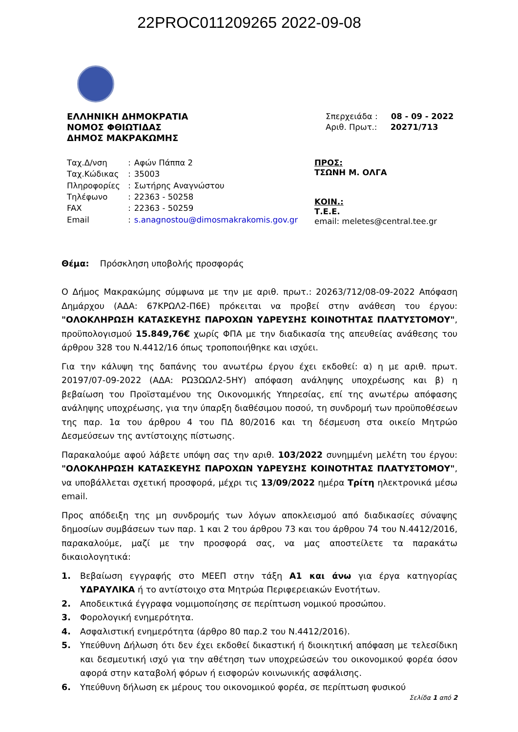22PROC011209265 2022-09-08
ΕΛΛΗΝΙΚΗ ΔΗΜΟΚΡΑΤΙΑ
ΝΟΜΟΣ ΦΘΙΩΤΙΔΑΣ
ΔΗΜΟΣ ΜΑΚΡΑΚΩΜΗΣ
Σπερχειάδα : 08 - 09 - 2022
Αριθ. Πρωτ.: 20271/713
| Ταχ.Δ/νση | : | Αφών Πάππα 2 |
| Ταχ.Κώδικας | : | 35003 |
| Πληροφορίες | : | Σωτήρης Αναγνώστου |
| Τηλέφωνο | : | 22363 - 50258 |
| FAX | : | 22363 - 50259 |
| Email | : | s.anagnostou@dimosmakrakomis.gov.gr |
ΠΡΟΣ:
ΤΣΩΝΗ Μ. ΟΛΓΑ
ΚΟΙΝ.:
Τ.Ε.Ε.
email: meletes@central.tee.gr
Θέμα: Πρόσκληση υποβολής προσφοράς
Ο Δήμος Μακρακώμης σύμφωνα με την με αριθ. πρωτ.: 20263/712/08-09-2022 Απόφαση Δημάρχου (ΑΔΑ: 67ΚΡΩΛ2-Π6Ε) πρόκειται να προβεί στην ανάθεση του έργου: "ΟΛΟΚΛΗΡΩΣΗ ΚΑΤΑΣΚΕΥΗΣ ΠΑΡΟΧΩΝ ΥΔΡΕΥΣΗΣ ΚΟΙΝΟΤΗΤΑΣ ΠΛΑΤΥΣΤΟΜΟΥ", προϋπολογισμού 15.849,76€ χωρίς ΦΠΑ με την διαδικασία της απευθείας ανάθεσης του άρθρου 328 του Ν.4412/16 όπως τροποποιήθηκε και ισχύει.
Για την κάλυψη της δαπάνης του ανωτέρω έργου έχει εκδοθεί: α) η με αριθ. πρωτ. 20197/07-09-2022 (ΑΔΑ: ΡΩ3ΩΩΛ2-5ΗΥ) απόφαση ανάληψης υποχρέωσης και β) η βεβαίωση του Προϊσταμένου της Οικονομικής Υπηρεσίας, επί της ανωτέρω απόφασης ανάληψης υποχρέωσης, για την ύπαρξη διαθέσιμου ποσού, τη συνδρομή των προϋποθέσεων της παρ. 1α του άρθρου 4 του ΠΔ 80/2016 και τη δέσμευση στα οικείο Μητρώο Δεσμεύσεων της αντίστοιχης πίστωσης.
Παρακαλούμε αφού λάβετε υπόψη σας την αριθ. 103/2022 συνημμένη μελέτη του έργου: "ΟΛΟΚΛΗΡΩΣΗ ΚΑΤΑΣΚΕΥΗΣ ΠΑΡΟΧΩΝ ΥΔΡΕΥΣΗΣ ΚΟΙΝΟΤΗΤΑΣ ΠΛΑΤΥΣΤΟΜΟΥ", να υποβάλλεται σχετική προσφορά, μέχρι τις 13/09/2022 ημέρα Τρίτη ηλεκτρονικά μέσω email.
Προς απόδειξη της μη συνδρομής των λόγων αποκλεισμού από διαδικασίες σύναψης δημοσίων συμβάσεων των παρ. 1 και 2 του άρθρου 73 και του άρθρου 74 του Ν.4412/2016, παρακαλούμε, μαζί με την προσφορά σας, να μας αποστείλετε τα παρακάτω δικαιολογητικά:
1. Βεβαίωση εγγραφής στο ΜΕΕΠ στην τάξη Α1 και άνω για έργα κατηγορίας ΥΔΡΑΥΛΙΚΑ ή το αντίστοιχο στα Μητρώα Περιφερειακών Ενοτήτων.
2. Αποδεικτικά έγγραφα νομιμοποίησης σε περίπτωση νομικού προσώπου.
3. Φορολογική ενημερότητα.
4. Ασφαλιστική ενημερότητα (άρθρο 80 παρ.2 του Ν.4412/2016).
5. Υπεύθυνη Δήλωση ότι δεν έχει εκδοθεί δικαστική ή διοικητική απόφαση με τελεσίδικη και δεσμευτική ισχύ για την αθέτηση των υποχρεώσεών του οικονομικού φορέα όσον αφορά στην καταβολή φόρων ή εισφορών κοινωνικής ασφάλισης.
6. Υπεύθυνη δήλωση εκ μέρους του οικονομικού φορέα, σε περίπτωση φυσικού
Σελίδα 1 από 2